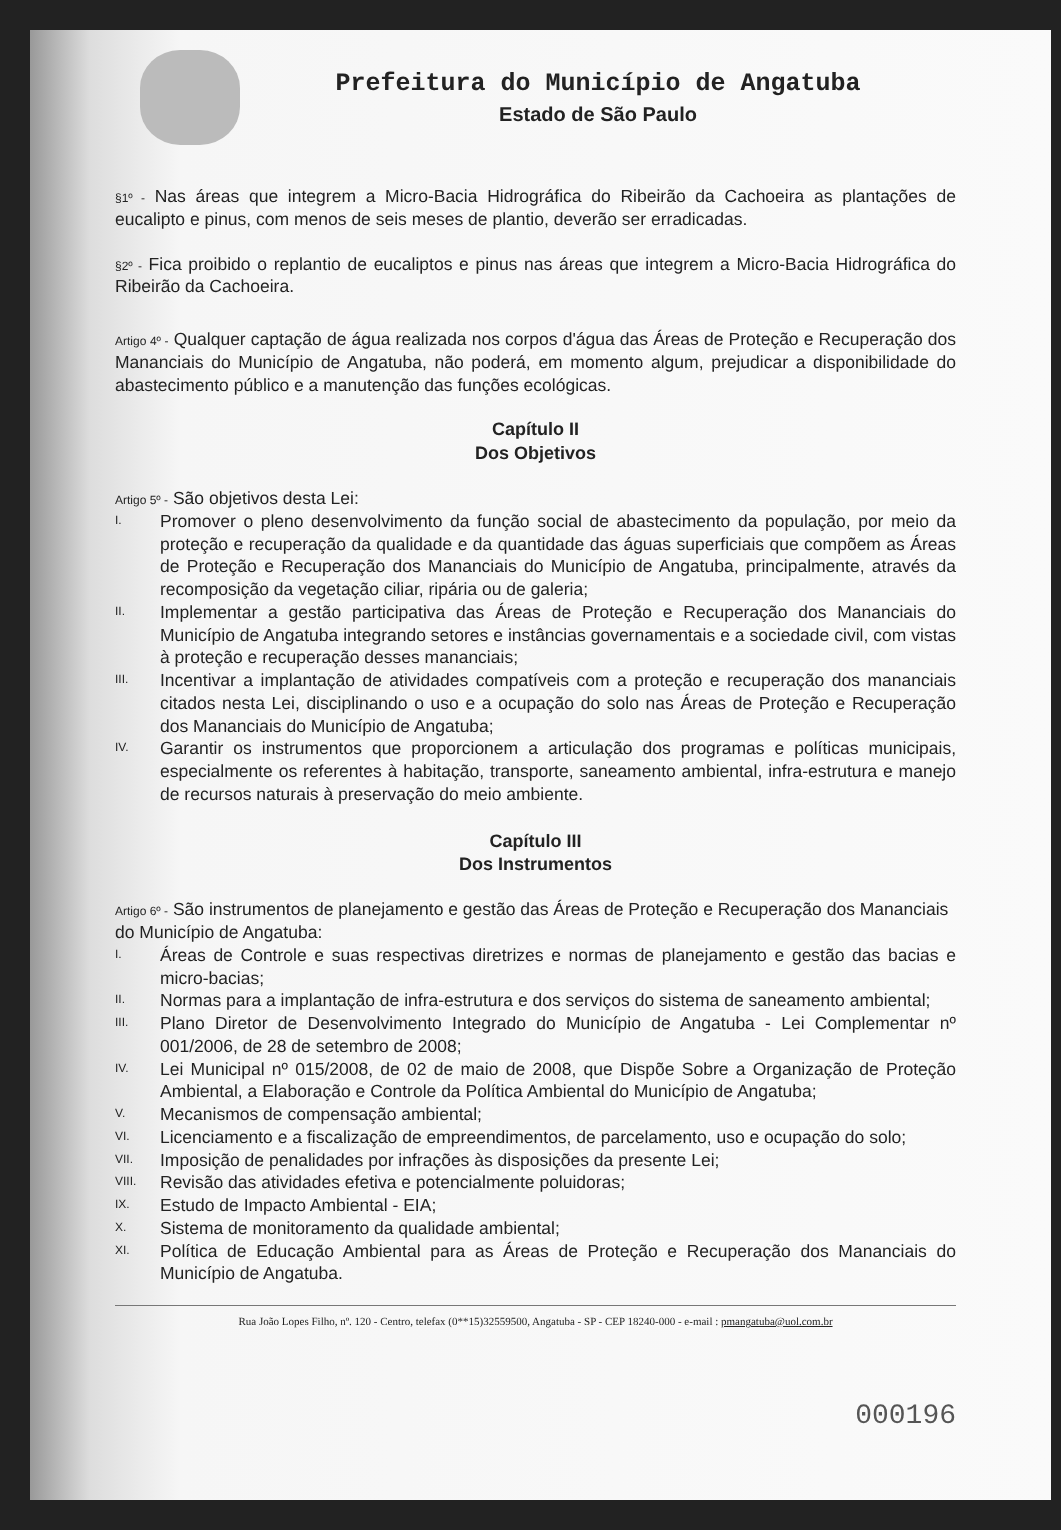Prefeitura do Município de Angatuba
Estado de São Paulo
§1º - Nas áreas que integrem a Micro-Bacia Hidrográfica do Ribeirão da Cachoeira as plantações de eucalipto e pinus, com menos de seis meses de plantio, deverão ser erradicadas.
§2º - Fica proibido o replantio de eucaliptos e pinus nas áreas que integrem a Micro-Bacia Hidrográfica do Ribeirão da Cachoeira.
Artigo 4º - Qualquer captação de água realizada nos corpos d'água das Áreas de Proteção e Recuperação dos Mananciais do Município de Angatuba, não poderá, em momento algum, prejudicar a disponibilidade do abastecimento público e a manutenção das funções ecológicas.
Capítulo II
Dos Objetivos
Artigo 5º - São objetivos desta Lei:
I.
Promover o pleno desenvolvimento da função social de abastecimento da população, por meio da proteção e recuperação da qualidade e da quantidade das águas superficiais que compõem as Áreas de Proteção e Recuperação dos Mananciais do Município de Angatuba, principalmente, através da recomposição da vegetação ciliar, ripária ou de galeria;
II.
Implementar a gestão participativa das Áreas de Proteção e Recuperação dos Mananciais do Município de Angatuba integrando setores e instâncias governamentais e a sociedade civil, com vistas à proteção e recuperação desses mananciais;
III.
Incentivar a implantação de atividades compatíveis com a proteção e recuperação dos mananciais citados nesta Lei, disciplinando o uso e a ocupação do solo nas Áreas de Proteção e Recuperação dos Mananciais do Município de Angatuba;
IV.
Garantir os instrumentos que proporcionem a articulação dos programas e políticas municipais, especialmente os referentes à habitação, transporte, saneamento ambiental, infra-estrutura e manejo de recursos naturais à preservação do meio ambiente.
Capítulo III
Dos Instrumentos
Artigo 6º - São instrumentos de planejamento e gestão das Áreas de Proteção e Recuperação dos Mananciais do Município de Angatuba:
I.
Áreas de Controle e suas respectivas diretrizes e normas de planejamento e gestão das bacias e micro-bacias;
II.
Normas para a implantação de infra-estrutura e dos serviços do sistema de saneamento ambiental;
III.
Plano Diretor de Desenvolvimento Integrado do Município de Angatuba - Lei Complementar nº 001/2006, de 28 de setembro de 2008;
IV.
Lei Municipal nº 015/2008, de 02 de maio de 2008, que Dispõe Sobre a Organização de Proteção Ambiental, a Elaboração e Controle da Política Ambiental do Município de Angatuba;
V.
Mecanismos de compensação ambiental;
VI.
Licenciamento e a fiscalização de empreendimentos, de parcelamento, uso e ocupação do solo;
VII.
Imposição de penalidades por infrações às disposições da presente Lei;
VIII.
Revisão das atividades efetiva e potencialmente poluidoras;
IX.
Estudo de Impacto Ambiental - EIA;
X.
Sistema de monitoramento da qualidade ambiental;
XI.
Política de Educação Ambiental para as Áreas de Proteção e Recuperação dos Mananciais do Município de Angatuba.
Rua João Lopes Filho, nº. 120 - Centro, telefax (0**15)32559500, Angatuba - SP - CEP 18240-000 - e-mail : pmangatuba@uol.com.br
000196